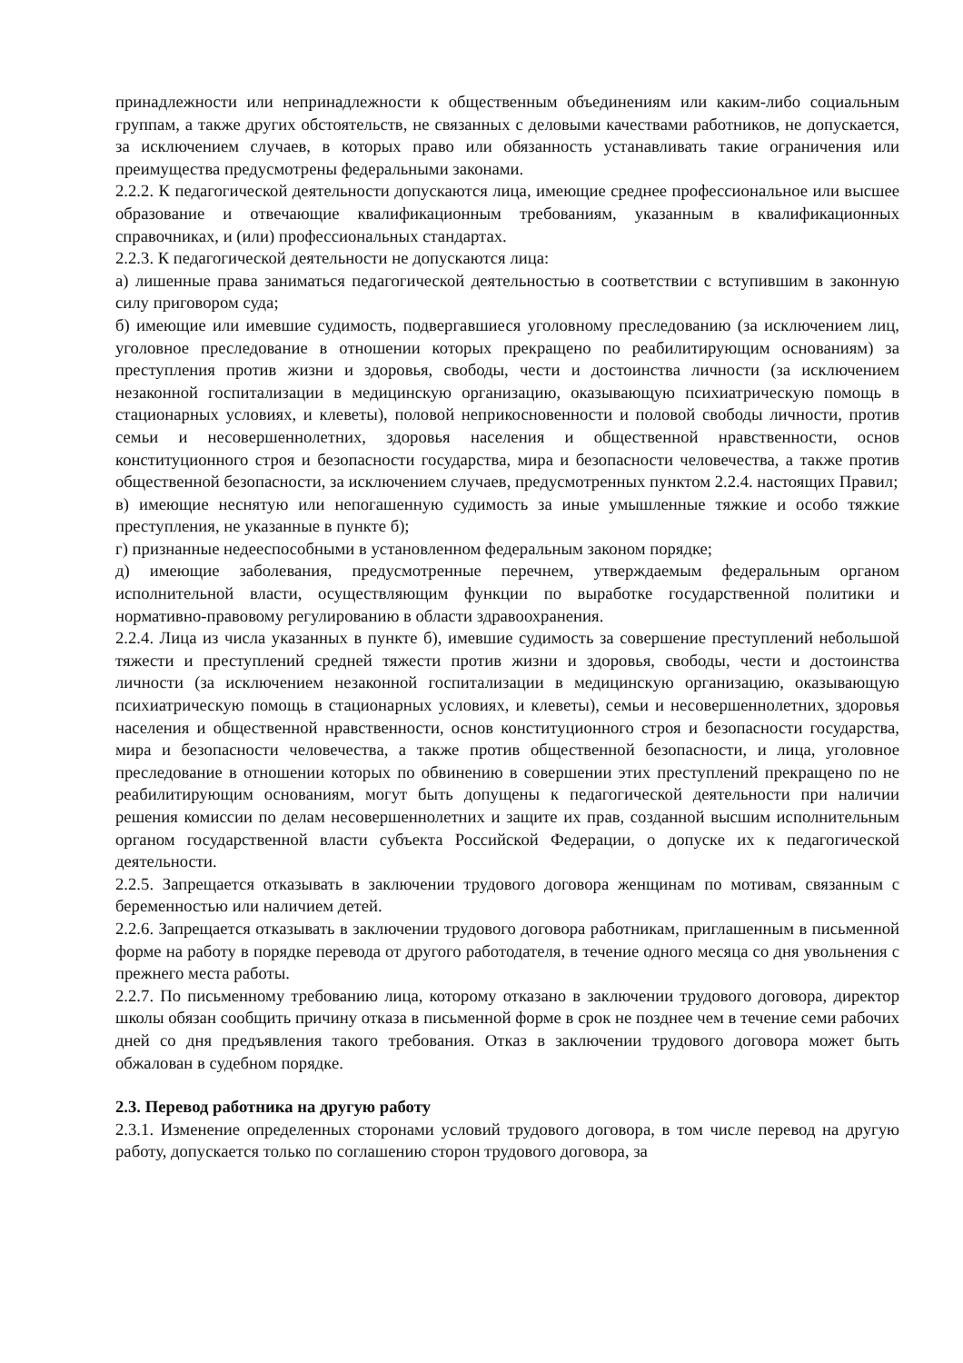принадлежности или непринадлежности к общественным объединениям или каким-либо социальным группам, а также других обстоятельств, не связанных с деловыми качествами работников, не допускается, за исключением случаев, в которых право или обязанность устанавливать такие ограничения или преимущества предусмотрены федеральными законами.
2.2.2. К педагогической деятельности допускаются лица, имеющие среднее профессиональное или высшее образование и отвечающие квалификационным требованиям, указанным в квалификационных справочниках, и (или) профессиональных стандартах.
2.2.3. К педагогической деятельности не допускаются лица:
а) лишенные права заниматься педагогической деятельностью в соответствии с вступившим в законную силу приговором суда;
б) имеющие или имевшие судимость, подвергавшиеся уголовному преследованию (за исключением лиц, уголовное преследование в отношении которых прекращено по реабилитирующим основаниям) за преступления против жизни и здоровья, свободы, чести и достоинства личности (за исключением незаконной госпитализации в медицинскую организацию, оказывающую психиатрическую помощь в стационарных условиях, и клеветы), половой неприкосновенности и половой свободы личности, против семьи и несовершеннолетних, здоровья населения и общественной нравственности, основ конституционного строя и безопасности государства, мира и безопасности человечества, а также против общественной безопасности, за исключением случаев, предусмотренных пунктом 2.2.4. настоящих Правил;
в) имеющие неснятую или непогашенную судимость за иные умышленные тяжкие и особо тяжкие преступления, не указанные в пункте б);
г) признанные недееспособными в установленном федеральным законом порядке;
д) имеющие заболевания, предусмотренные перечнем, утверждаемым федеральным органом исполнительной власти, осуществляющим функции по выработке государственной политики и нормативно-правовому регулированию в области здравоохранения.
2.2.4. Лица из числа указанных в пункте б), имевшие судимость за совершение преступлений небольшой тяжести и преступлений средней тяжести против жизни и здоровья, свободы, чести и достоинства личности (за исключением незаконной госпитализации в медицинскую организацию, оказывающую психиатрическую помощь в стационарных условиях, и клеветы), семьи и несовершеннолетних, здоровья населения и общественной нравственности, основ конституционного строя и безопасности государства, мира и безопасности человечества, а также против общественной безопасности, и лица, уголовное преследование в отношении которых по обвинению в совершении этих преступлений прекращено по не реабилитирующим основаниям, могут быть допущены к педагогической деятельности при наличии решения комиссии по делам несовершеннолетних и защите их прав, созданной высшим исполнительным органом государственной власти субъекта Российской Федерации, о допуске их к педагогической деятельности.
2.2.5. Запрещается отказывать в заключении трудового договора женщинам по мотивам, связанным с беременностью или наличием детей.
2.2.6. Запрещается отказывать в заключении трудового договора работникам, приглашенным в письменной форме на работу в порядке перевода от другого работодателя, в течение одного месяца со дня увольнения с прежнего места работы.
2.2.7. По письменному требованию лица, которому отказано в заключении трудового договора, директор школы обязан сообщить причину отказа в письменной форме в срок не позднее чем в течение семи рабочих дней со дня предъявления такого требования. Отказ в заключении трудового договора может быть обжалован в судебном порядке.
2.3. Перевод работника на другую работу
2.3.1. Изменение определенных сторонами условий трудового договора, в том числе перевод на другую работу, допускается только по соглашению сторон трудового договора, за